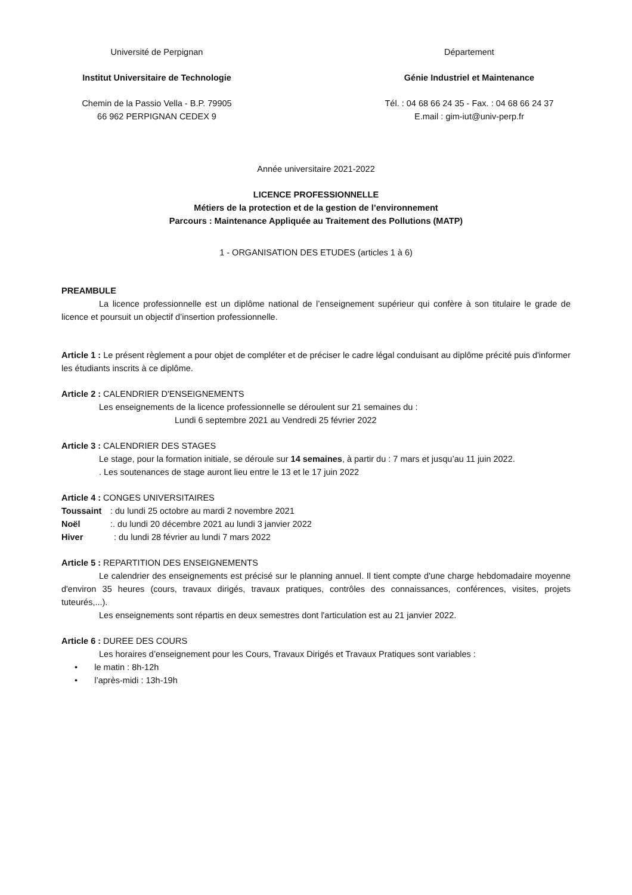Université de Perpignan
Institut Universitaire de Technologie
Chemin de la Passio Vella - B.P. 79905
66 962 PERPIGNAN CEDEX 9
Département
Génie Industriel et Maintenance
Tél. : 04 68 66 24 35 - Fax. : 04 68 66 24 37
E.mail : gim-iut@univ-perp.fr
Année universitaire 2021-2022
LICENCE PROFESSIONNELLE
Métiers de la protection et de la gestion de l’environnement
Parcours : Maintenance Appliquée au Traitement des Pollutions (MATP)
1 - ORGANISATION DES ETUDES (articles 1 à 6)
PREAMBULE
La licence professionnelle est un diplôme national de l’enseignement supérieur qui confère à son titulaire le grade de licence et poursuit un objectif d’insertion professionnelle.
Article 1 : Le présent règlement a pour objet de compléter et de préciser le cadre légal conduisant au diplôme précité puis d'informer les étudiants inscrits à ce diplôme.
Article 2 : CALENDRIER D'ENSEIGNEMENTS
Les enseignements de la licence professionnelle se déroulent sur 21 semaines du :
Lundi 6 septembre 2021 au Vendredi 25 février 2022
Article 3 : CALENDRIER DES STAGES
Le stage, pour la formation initiale, se déroule sur 14 semaines, à partir du : 7 mars et jusqu’au 11 juin 2022.
. Les soutenances de stage auront lieu entre le 13 et le 17 juin 2022
Article 4 : CONGES UNIVERSITAIRES
Toussaint: du lundi 25 octobre au mardi 2 novembre 2021
Noël:. du lundi 20 décembre 2021 au lundi 3 janvier 2022
Hiver: du lundi 28 février au lundi 7 mars 2022
Article 5 : REPARTITION DES ENSEIGNEMENTS
Le calendrier des enseignements est précisé sur le planning annuel. Il tient compte d'une charge hebdomadaire moyenne d'environ 35 heures (cours, travaux dirigés, travaux pratiques, contrôles des connaissances, conférences, visites, projets tuteurés,...).
Les enseignements sont répartis en deux semestres dont l'articulation est au 21 janvier 2022.
Article 6 : DUREE DES COURS
Les horaires d’enseignement pour les Cours, Travaux Dirigés et Travaux Pratiques sont variables :
• le matin : 8h-12h
• l’après-midi : 13h-19h